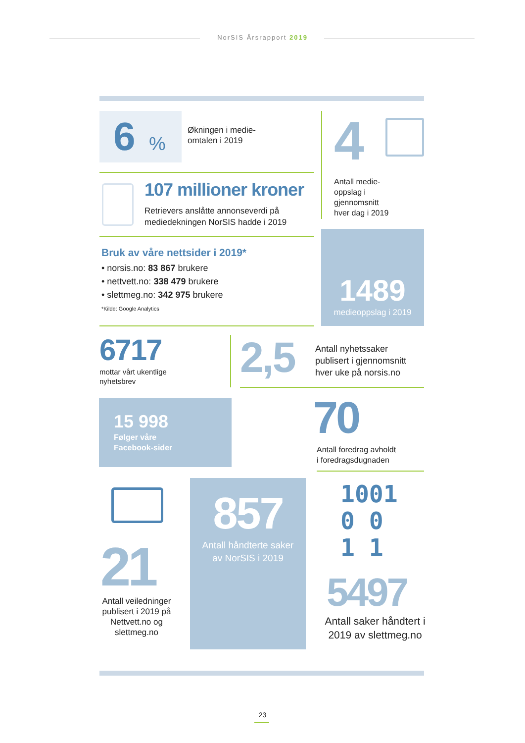NorSIS Årsrapport 2019
6%
Økningen i medie-
omtalen i 2019
107 millioner kroner
Retrievers anslåtte annonseverdi på
mediedekningen NorSIS hadde i 2019
4
Antall medie-
oppslag i
gjennomsnitt
hver dag i 2019
Bruk av våre nettsider i 2019*
• norsis.no: 83 867 brukere
• nettvett.no: 338 479 brukere
• slettmeg.no: 342 975 brukere
*Kilde: Google Analytics
1489
medieoppslag i 2019
6717
mottar vårt ukentlige
nyhetsbrev
2,5
Antall nyhetssaker
publisert i gjennomsnitt
hver uke på norsis.no
15 998
Følger våre
Facebook-sider
70
Antall foredrag avholdt
i foredragsdugnaden
21
Antall veiledninger publisert i 2019 på Nettvett.no og slettmeg.no
857
Antall håndterte saker
av NorSIS i 2019
1001
0 0
1 1
5497
Antall saker håndtert i 2019 av slettmeg.no
23